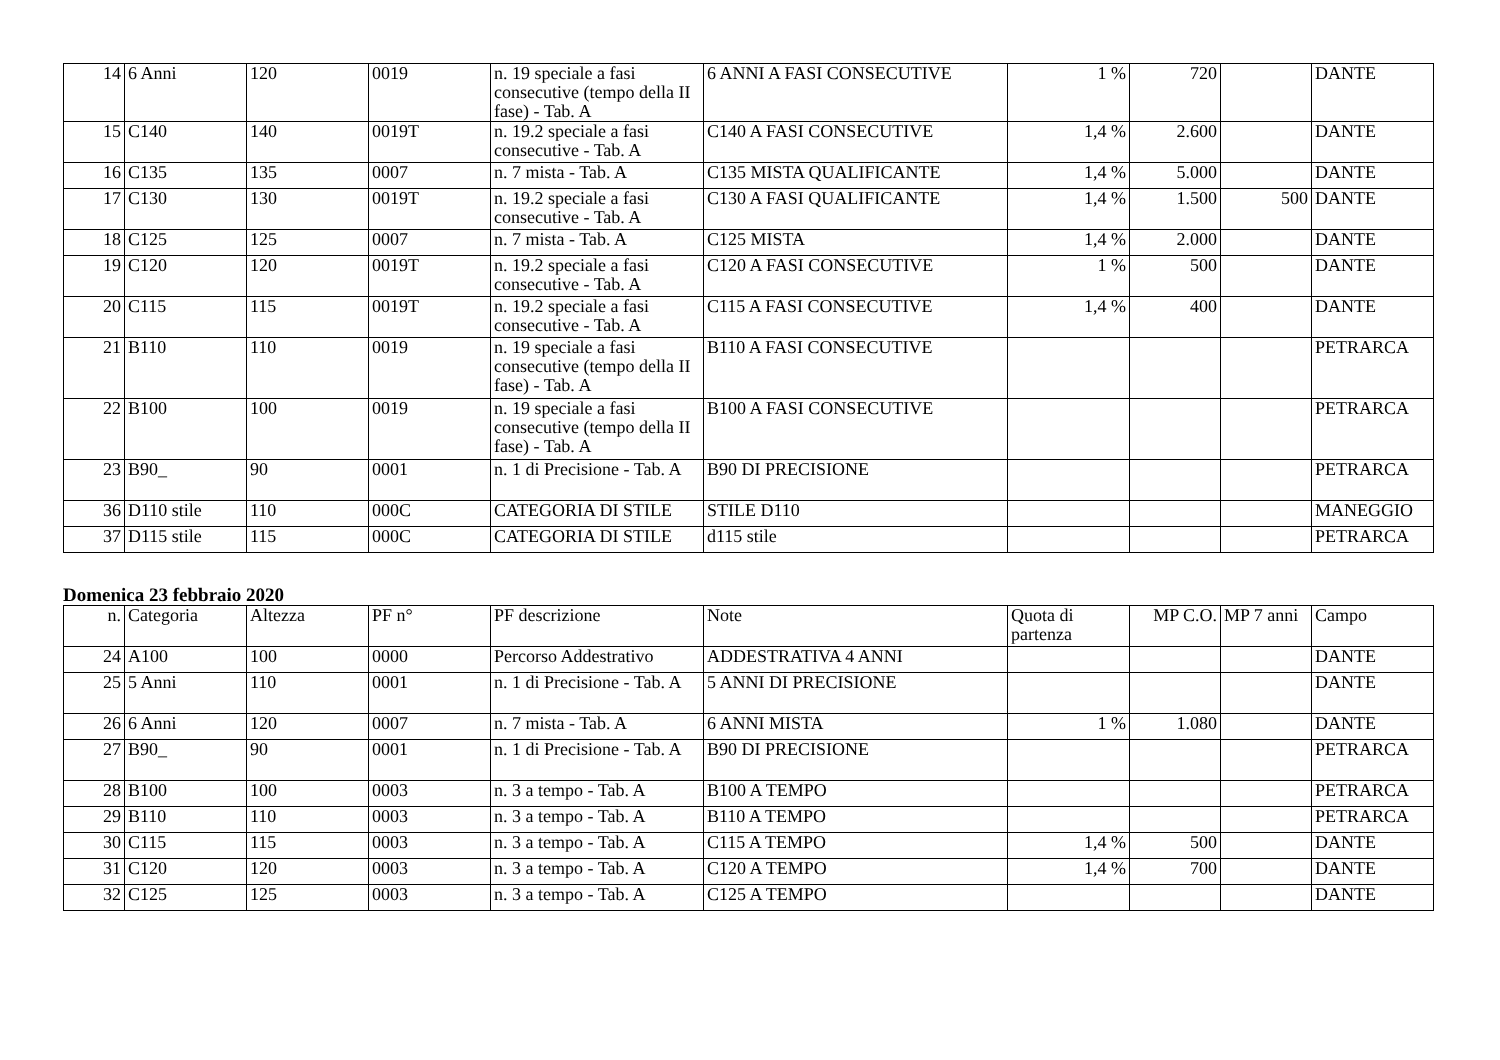| 14 | 6 Anni | 120 | 0019 | n. 19 speciale a fasi consecutive (tempo della II fase) - Tab. A | 6 ANNI A FASI CONSECUTIVE | 1 % | 720 | | DANTE |
| 15 | C140 | 140 | 0019T | n. 19.2 speciale a fasi consecutive - Tab. A | C140 A FASI CONSECUTIVE | 1,4 % | 2.600 | | DANTE |
| 16 | C135 | 135 | 0007 | n. 7 mista - Tab. A | C135 MISTA QUALIFICANTE | 1,4 % | 5.000 | | DANTE |
| 17 | C130 | 130 | 0019T | n. 19.2 speciale a fasi consecutive - Tab. A | C130 A FASI QUALIFICANTE | 1,4 % | 1.500 | 500 | DANTE |
| 18 | C125 | 125 | 0007 | n. 7 mista - Tab. A | C125 MISTA | 1,4 % | 2.000 | | DANTE |
| 19 | C120 | 120 | 0019T | n. 19.2 speciale a fasi consecutive - Tab. A | C120 A FASI CONSECUTIVE | 1 % | 500 | | DANTE |
| 20 | C115 | 115 | 0019T | n. 19.2 speciale a fasi consecutive - Tab. A | C115 A FASI CONSECUTIVE | 1,4 % | 400 | | DANTE |
| 21 | B110 | 110 | 0019 | n. 19 speciale a fasi consecutive (tempo della II fase) - Tab. A | B110 A FASI CONSECUTIVE | | | | PETRARCA |
| 22 | B100 | 100 | 0019 | n. 19 speciale a fasi consecutive (tempo della II fase) - Tab. A | B100 A FASI CONSECUTIVE | | | | PETRARCA |
| 23 | B90_ | 90 | 0001 | n. 1 di Precisione - Tab. A | B90 DI PRECISIONE | | | | PETRARCA |
| 36 | D110 stile | 110 | 000C | CATEGORIA DI STILE | STILE D110 | | | | MANEGGIO |
| 37 | D115 stile | 115 | 000C | CATEGORIA DI STILE | d115 stile | | | | PETRARCA |
Domenica 23 febbraio 2020
| n. | Categoria | Altezza | PF n° | PF descrizione | Note | Quota di partenza | MP C.O. | MP 7 anni | Campo |
| 24 | A100 | 100 | 0000 | Percorso Addestrativo | ADDESTRATIVA 4 ANNI | | | | DANTE |
| 25 | 5 Anni | 110 | 0001 | n. 1 di Precisione - Tab. A | 5 ANNI DI PRECISIONE | | | | DANTE |
| 26 | 6 Anni | 120 | 0007 | n. 7 mista - Tab. A | 6 ANNI MISTA | 1 % | 1.080 | | DANTE |
| 27 | B90_ | 90 | 0001 | n. 1 di Precisione - Tab. A | B90 DI PRECISIONE | | | | PETRARCA |
| 28 | B100 | 100 | 0003 | n. 3 a tempo - Tab. A | B100 A TEMPO | | | | PETRARCA |
| 29 | B110 | 110 | 0003 | n. 3 a tempo - Tab. A | B110 A TEMPO | | | | PETRARCA |
| 30 | C115 | 115 | 0003 | n. 3 a tempo - Tab. A | C115 A TEMPO | 1,4 % | 500 | | DANTE |
| 31 | C120 | 120 | 0003 | n. 3 a tempo - Tab. A | C120 A TEMPO | 1,4 % | 700 | | DANTE |
| 32 | C125 | 125 | 0003 | n. 3 a tempo - Tab. A | C125 A TEMPO | | | | DANTE |